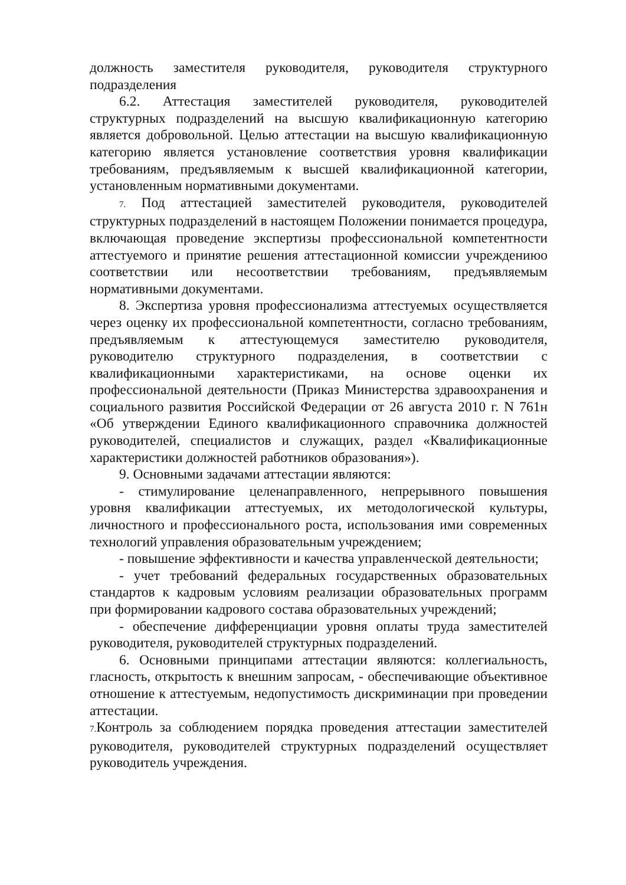должность заместителя руководителя, руководителя структурного подразделения
6.2. Аттестация заместителей руководителя, руководителей структурных подразделений на высшую квалификационную категорию является добровольной. Целью аттестации на высшую квалификационную категорию является установление соответствия уровня квалификации требованиям, предъявляемым к высшей квалификационной категории, установленным нормативными документами.
7. Под аттестацией заместителей руководителя, руководителей структурных подразделений в настоящем Положении понимается процедура, включающая проведение экспертизы профессиональной компетентности аттестуемого и принятие решения аттестационной комиссии учреждениюо соответствии или несоответствии требованиям, предъявляемым нормативными документами.
8. Экспертиза уровня профессионализма аттестуемых осуществляется через оценку их профессиональной компетентности, согласно требованиям, предъявляемым к аттестующемуся заместителю руководителя, руководителю структурного подразделения, в соответствии с квалификационными характеристиками, на основе оценки их профессиональной деятельности (Приказ Министерства здравоохранения и социального развития Российской Федерации от 26 августа 2010 г. N 761н «Об утверждении Единого квалификационного справочника должностей руководителей, специалистов и служащих, раздел «Квалификационные характеристики должностей работников образования»).
9. Основными задачами аттестации являются:
- стимулирование целенаправленного, непрерывного повышения уровня квалификации аттестуемых, их методологической культуры, личностного и профессионального роста, использования ими современных технологий управления образовательным учреждением;
- повышение эффективности и качества управленческой деятельности;
- учет требований федеральных государственных образовательных стандартов к кадровым условиям реализации образовательных программ при формировании кадрового состава образовательных учреждений;
- обеспечение дифференциации уровня оплаты труда заместителей руководителя, руководителей структурных подразделений.
6. Основными принципами аттестации являются: коллегиальность, гласность, открытость к внешним запросам, - обеспечивающие объективное отношение к аттестуемым, недопустимость дискриминации при проведении аттестации.
7. Контроль за соблюдением порядка проведения аттестации заместителей руководителя, руководителей структурных подразделений осуществляет руководитель учреждения.